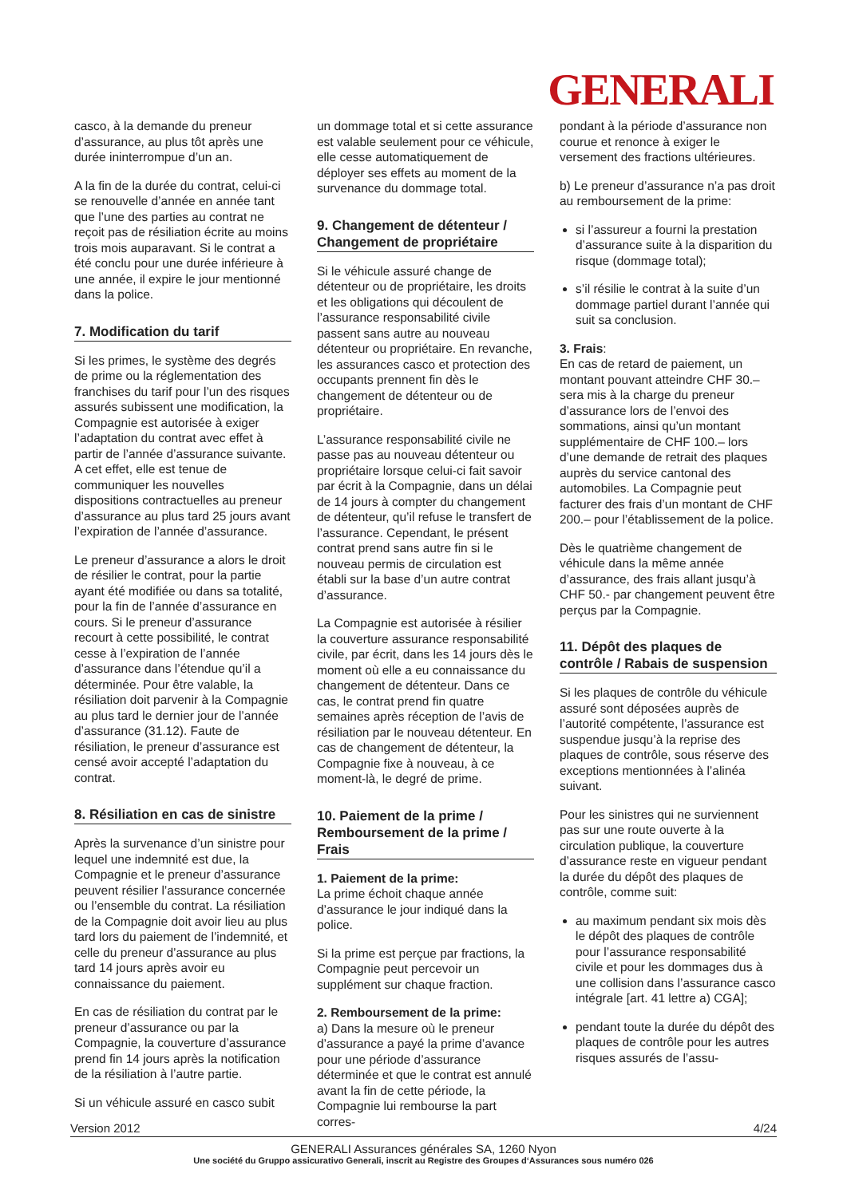GENERALI
casco, à la demande du preneur d’assurance, au plus tôt après une durée ininterrompue d’un an.
A la fin de la durée du contrat, celui-ci se renouvelle d’année en année tant que l’une des parties au contrat ne reçoit pas de résiliation écrite au moins trois mois auparavant. Si le contrat a été conclu pour une durée inférieure à une année, il expire le jour mentionné dans la police.
7. Modification du tarif
Si les primes, le système des degrés de prime ou la réglementation des franchises du tarif pour l’un des risques assurés subissent une modification, la Compagnie est autorisée à exiger l’adaptation du contrat avec effet à partir de l’année d’assurance suivante. A cet effet, elle est tenue de communiquer les nouvelles dispositions contractuelles au preneur d’assurance au plus tard 25 jours avant l’expiration de l’année d’assurance.
Le preneur d’assurance a alors le droit de résilier le contrat, pour la partie ayant été modifiée ou dans sa totalité, pour la fin de l’année d’assurance en cours. Si le preneur d’assurance recourt à cette possibilité, le contrat cesse à l’expiration de l’année d’assurance dans l’étendue qu’il a déterminée. Pour être valable, la résiliation doit parvenir à la Compagnie au plus tard le dernier jour de l’année d’assurance (31.12). Faute de résiliation, le preneur d’assurance est censé avoir accepté l’adaptation du contrat.
8. Résiliation en cas de sinistre
Après la survenance d’un sinistre pour lequel une indemnité est due, la Compagnie et le preneur d’assurance peuvent résilier l’assurance concernée ou l’ensemble du contrat. La résiliation de la Compagnie doit avoir lieu au plus tard lors du paiement de l’indemnité, et celle du preneur d’assurance au plus tard 14 jours après avoir eu connaissance du paiement.
En cas de résiliation du contrat par le preneur d’assurance ou par la Compagnie, la couverture d’assurance prend fin 14 jours après la notification de la résiliation à l’autre partie.
Si un véhicule assuré en casco subit
un dommage total et si cette assurance est valable seulement pour ce véhicule, elle cesse automatiquement de déployer ses effets au moment de la survenance du dommage total.
9. Changement de détenteur / Changement de propriétaire
Si le véhicule assuré change de détenteur ou de propriétaire, les droits et les obligations qui découlent de l’assurance responsabilité civile passent sans autre au nouveau détenteur ou propriétaire. En revanche, les assurances casco et protection des occupants prennent fin dès le changement de détenteur ou de propriétaire.
L’assurance responsabilité civile ne passe pas au nouveau détenteur ou propriétaire lorsque celui-ci fait savoir par écrit à la Compagnie, dans un délai de 14 jours à compter du changement de détenteur, qu’il refuse le transfert de l’assurance. Cependant, le présent contrat prend sans autre fin si le nouveau permis de circulation est établi sur la base d’un autre contrat d’assurance.
La Compagnie est autorisée à résilier la couverture assurance responsabilité civile, par écrit, dans les 14 jours dès le moment où elle a eu connaissance du changement de détenteur. Dans ce cas, le contrat prend fin quatre semaines après réception de l’avis de résiliation par le nouveau détenteur. En cas de changement de détenteur, la Compagnie fixe à nouveau, à ce moment-là, le degré de prime.
10. Paiement de la prime / Remboursement de la prime / Frais
1. Paiement de la prime:
La prime échoit chaque année d’assurance le jour indiqué dans la police.
Si la prime est perçue par fractions, la Compagnie peut percevoir un supplément sur chaque fraction.
2. Remboursement de la prime:
a) Dans la mesure où le preneur d’assurance a payé la prime d’avance pour une période d’assurance déterminée et que le contrat est annulé avant la fin de cette période, la Compagnie lui rembourse la part corres-
pondant à la période d’assurance non courue et renonce à exiger le versement des fractions ultérieures.
b) Le preneur d’assurance n’a pas droit au remboursement de la prime:
si l’assureur a fourni la prestation d’assurance suite à la disparition du risque (dommage total);
s’il résilie le contrat à la suite d’un dommage partiel durant l’année qui suit sa conclusion.
3. Frais:
En cas de retard de paiement, un montant pouvant atteindre CHF 30.– sera mis à la charge du preneur d’assurance lors de l’envoi des sommations, ainsi qu’un montant supplémentaire de CHF 100.– lors d’une demande de retrait des plaques auprès du service cantonal des automobiles. La Compagnie peut facturer des frais d’un montant de CHF 200.– pour l’établissement de la police.
Dès le quatrième changement de véhicule dans la même année d’assurance, des frais allant jusqu’à CHF 50.- par changement peuvent être perçus par la Compagnie.
11. Dépôt des plaques de contrôle / Rabais de suspension
Si les plaques de contrôle du véhicule assuré sont déposées auprès de l’autorité compétente, l’assurance est suspendue jusqu’à la reprise des plaques de contrôle, sous réserve des exceptions mentionnées à l’alinéa suivant.
Pour les sinistres qui ne surviennent pas sur une route ouverte à la circulation publique, la couverture d’assurance reste en vigueur pendant la durée du dépôt des plaques de contrôle, comme suit:
au maximum pendant six mois dès le dépôt des plaques de contrôle pour l’assurance responsabilité civile et pour les dommages dus à une collision dans l’assurance casco intégrale [art. 41 lettre a) CGA];
pendant toute la durée du dépôt des plaques de contrôle pour les autres risques assurés de l’assu-
Version 2012 4/24
GENERALI Assurances générales SA, 1260 Nyon
Une société du Gruppo assicurativo Generali, inscrit au Registre des Groupes d‘Assurances sous numéro 026